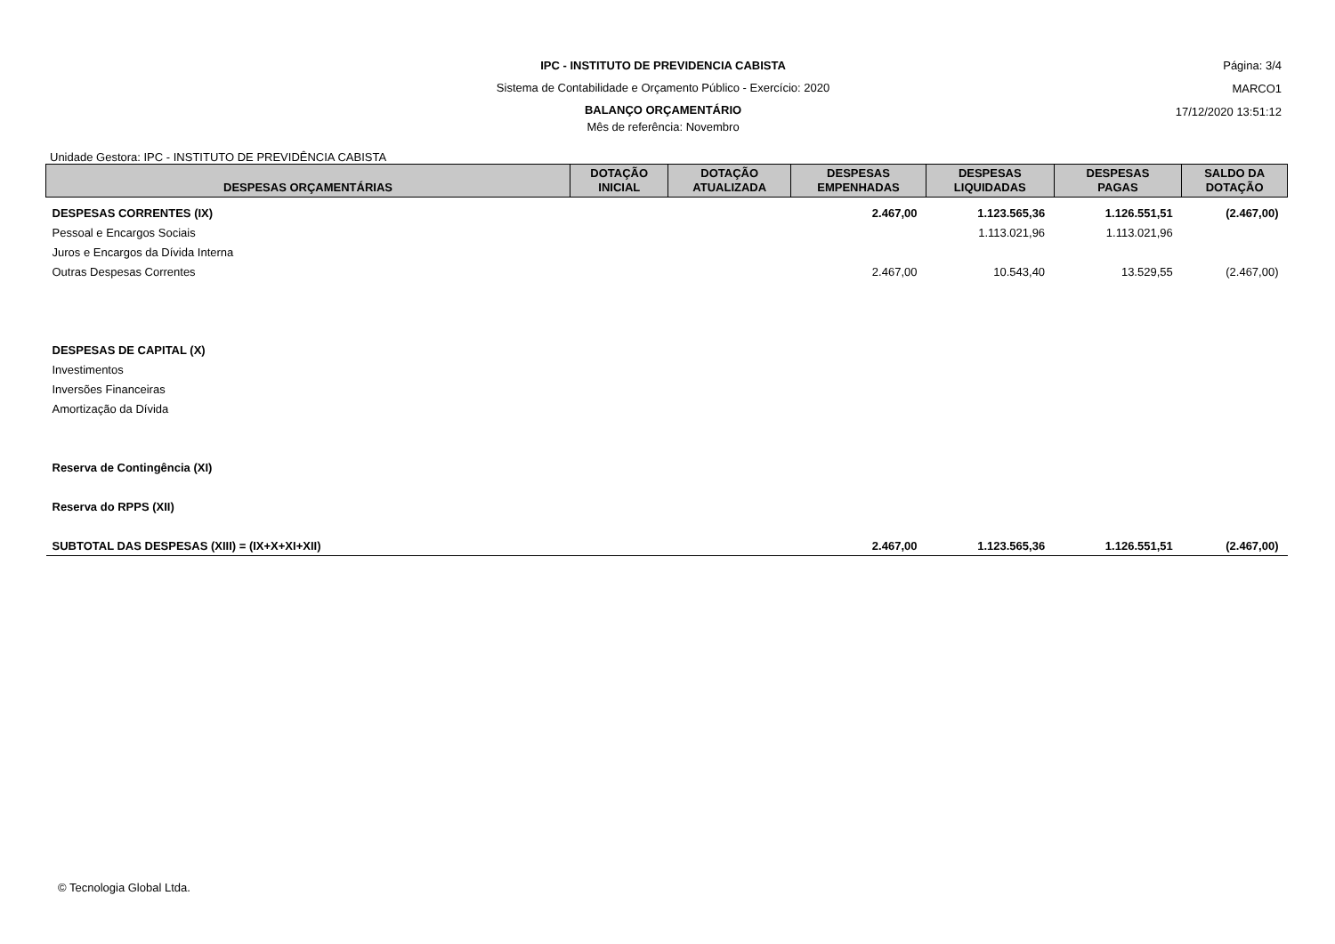IPC - INSTITUTO DE PREVIDENCIA CABISTA
Sistema de Contabilidade e Orçamento Público - Exercício: 2020
BALANÇO ORÇAMENTÁRIO
Mês de referência: Novembro
Página: 3/4
MARCO1
17/12/2020 13:51:12
Unidade Gestora: IPC - INSTITUTO DE PREVIDÊNCIA CABISTA
| DESPESAS ORÇAMENTÁRIAS | DOTAÇÃO INICIAL | DOTAÇÃO ATUALIZADA | DESPESAS EMPENHADAS | DESPESAS LIQUIDADAS | DESPESAS PAGAS | SALDO DA DOTAÇÃO |
| --- | --- | --- | --- | --- | --- | --- |
| DESPESAS CORRENTES (IX) | | | 2.467,00 | 1.123.565,36 | 1.126.551,51 | (2.467,00) |
| Pessoal e Encargos Sociais | | | | 1.113.021,96 | 1.113.021,96 | |
| Juros e Encargos da Dívida Interna | | | | | | |
| Outras Despesas Correntes | | | 2.467,00 | 10.543,40 | 13.529,55 | (2.467,00) |
| DESPESAS DE CAPITAL (X) | | | | | | |
| Investimentos | | | | | | |
| Inversões Financeiras | | | | | | |
| Amortização da Dívida | | | | | | |
| Reserva de Contingência (XI) | | | | | | |
| Reserva do RPPS (XII) | | | | | | |
| SUBTOTAL DAS DESPESAS (XIII) = (IX+X+XI+XII) | | | 2.467,00 | 1.123.565,36 | 1.126.551,51 | (2.467,00) |
© Tecnologia Global Ltda.